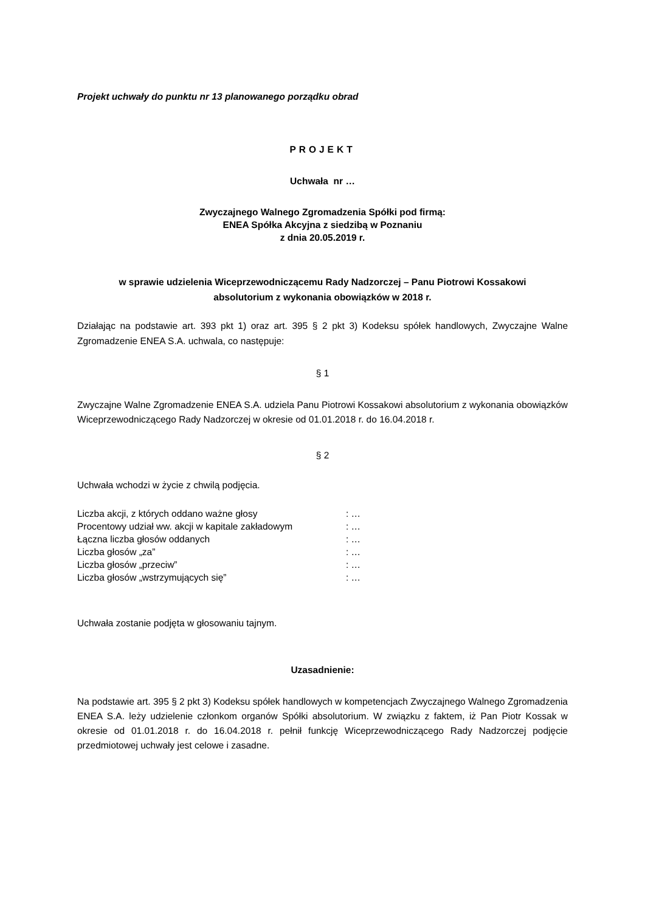Projekt uchwały do punktu nr 13 planowanego porządku obrad
PROJEKT
Uchwała nr …
Zwyczajnego Walnego Zgromadzenia Spółki pod firmą:
ENEA Spółka Akcyjna z siedzibą w Poznaniu
z dnia 20.05.2019 r.
w sprawie udzielenia Wiceprzewodniczącemu Rady Nadzorczej – Panu Piotrowi Kossakowi
absolutorium z wykonania obowiązków w 2018 r.
Działając na podstawie art. 393 pkt 1) oraz art. 395 § 2 pkt 3) Kodeksu spółek handlowych, Zwyczajne Walne Zgromadzenie ENEA S.A. uchwala, co następuje:
§ 1
Zwyczajne Walne Zgromadzenie ENEA S.A. udziela Panu Piotrowi Kossakowi absolutorium z wykonania obowiązków Wiceprzewodniczącego Rady Nadzorczej w okresie od 01.01.2018 r. do 16.04.2018 r.
§ 2
Uchwała wchodzi w życie z chwilą podjęcia.
| Liczba akcji, z których oddano ważne głosy | : … |
| Procentowy udział ww. akcji w kapitale zakładowym | : … |
| Łączna liczba głosów oddanych | : … |
| Liczba głosów „za” | : … |
| Liczba głosów „przeciw” | : … |
| Liczba głosów „wstrzymujących się” | : … |
Uchwała zostanie podjęta w głosowaniu tajnym.
Uzasadnienie:
Na podstawie art. 395 § 2 pkt 3) Kodeksu spółek handlowych w kompetencjach Zwyczajnego Walnego Zgromadzenia ENEA S.A. leży udzielenie członkom organów Spółki absolutorium. W związku z faktem, iż Pan Piotr Kossak w okresie od 01.01.2018 r. do 16.04.2018 r. pełnił funkcję Wiceprzewodniczącego Rady Nadzorczej podjęcie przedmiotowej uchwały jest celowe i zasadne.